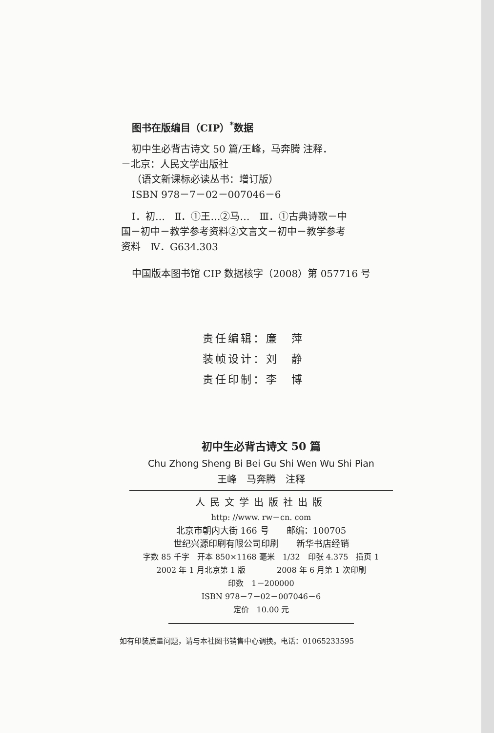图书在版编目（CIP）<sup>*</sup>数据
初中生必背古诗文 50 篇/王峰，马奔腾 注释．
－北京：人民文学出版社
（语文新课标必读丛书：增订版）
ISBN 978－7－02－007046－6
Ⅰ．初…　Ⅱ．①王…②马…　Ⅲ．①古典诗歌－中
国－初中－教学参考资料②文言文－初中－教学参考
资料　Ⅳ．G634.303
中国版本图书馆 CIP 数据核字（2008）第 057716 号
责任编辑：廉　萍
装帧设计：刘　静
责任印制：李　博
初中生必背古诗文 50 篇
Chu Zhong Sheng Bi Bei Gu Shi Wen Wu Shi Pian
王峰　马奔腾　注释
人民文学出版社出版
http: //www. rw－cn. com
北京市朝内大街 166 号　　邮编：100705
世纪兴源印刷有限公司印刷　　新华书店经销
字数 85 千字　开本 850×1168 毫米　1/32　印张 4.375　插页 1
2002 年 1 月北京第 1 版　　　　2008 年 6 月第 1 次印刷
印数　1－200000
ISBN 978－7－02－007046－6
定价　10.00 元
如有印装质量问题，请与本社图书销售中心调换。电话：01065233595